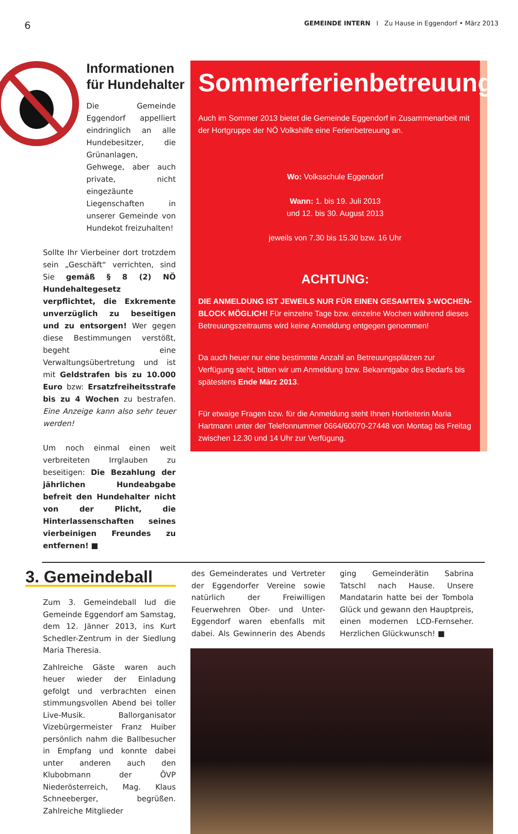6 GEMEINDE INTERN I Zu Hause in Eggendorf • März 2013
Informationen
für Hundehalter
Die Gemeinde Eggendorf appelliert eindringlich an alle Hundebesitzer, die Grünanlagen, Gehwege, aber auch private, nicht eingezäunte Liegenschaften in unserer Gemeinde von Hundekot freizuhalten!
Sollte Ihr Vierbeiner dort trotzdem sein „Geschäft“ verrichten, sind Sie gemäß § 8 (2) NÖ Hundehaltegesetz verpflichtet, die Exkremente unverzüglich zu beseitigen und zu entsorgen! Wer gegen diese Bestimmungen verstößt, begeht eine Verwaltungsübertretung und ist mit Geldstrafen bis zu 10.000 Euro bzw: Ersatzfreiheitsstrafe bis zu 4 Wochen zu bestrafen. Eine Anzeige kann also sehr teuer werden!
Um noch einmal einen weit verbreiteten Irrglauben zu beseitigen: Die Bezahlung der jährlichen Hundeabgabe befreit den Hundehalter nicht von der Plicht, die Hinterlassenschaften seines vierbeinigen Freundes zu entfernen! ■
Sommerferienbetreuung
Auch im Sommer 2013 bietet die Gemeinde Eggendorf in Zusammenarbeit mit der Hortgruppe der NÖ Volkshilfe eine Ferienbetreuung an.
Wo: Volksschule Eggendorf
Wann: 1. bis 19. Juli 2013
und 12. bis 30. August 2013
jeweils von 7.30 bis 15.30 bzw. 16 Uhr
ACHTUNG:
DIE ANMELDUNG IST JEWEILS NUR FÜR EINEN GESAMTEN 3-WOCHEN-BLOCK MÖGLICH! Für einzelne Tage bzw. einzelne Wochen während dieses Betreuungszeitraums wird keine Anmeldung entgegen genommen!
Da auch heuer nur eine bestimmte Anzahl an Betreuungsplätzen zur Verfügung steht, bitten wir um Anmeldung bzw. Bekanntgabe des Bedarfs bis spätestens Ende März 2013.
Für etwaige Fragen bzw. für die Anmeldung steht Ihnen Hortleiterin Maria Hartmann unter der Telefonnummer 0664/60070-27448 von Montag bis Freitag zwischen 12.30 und 14 Uhr zur Verfügung.
3. Gemeindeball
Zum 3. Gemeindeball lud die Gemeinde Eggendorf am Samstag, dem 12. Jänner 2013, ins Kurt Schedler-Zentrum in der Siedlung Maria Theresia.
Zahlreiche Gäste waren auch heuer wieder der Einladung gefolgt und verbrachten einen stimmungsvollen Abend bei toller Live-Musik. Ballorganisator Vizebürgermeister Franz Huiber persönlich nahm die Ballbesucher in Empfang und konnte dabei unter anderen auch den Klubobmann der ÖVP Niederösterreich, Mag. Klaus Schneeberger, begrüßen. Zahlreiche Mitglieder
des Gemeinderates und Vertreter der Eggendorfer Vereine sowie natürlich der Freiwilligen Feuerwehren Ober- und Unter-Eggendorf waren ebenfalls mit dabei. Als Gewinnerin des Abends ging Gemeinderätin Sabrina Tatschl nach Hause. Unsere Mandatarin hatte bei der Tombola Glück und gewann den Hauptpreis, einen modernen LCD-Fernseher. Herzlichen Glückwunsch! ■